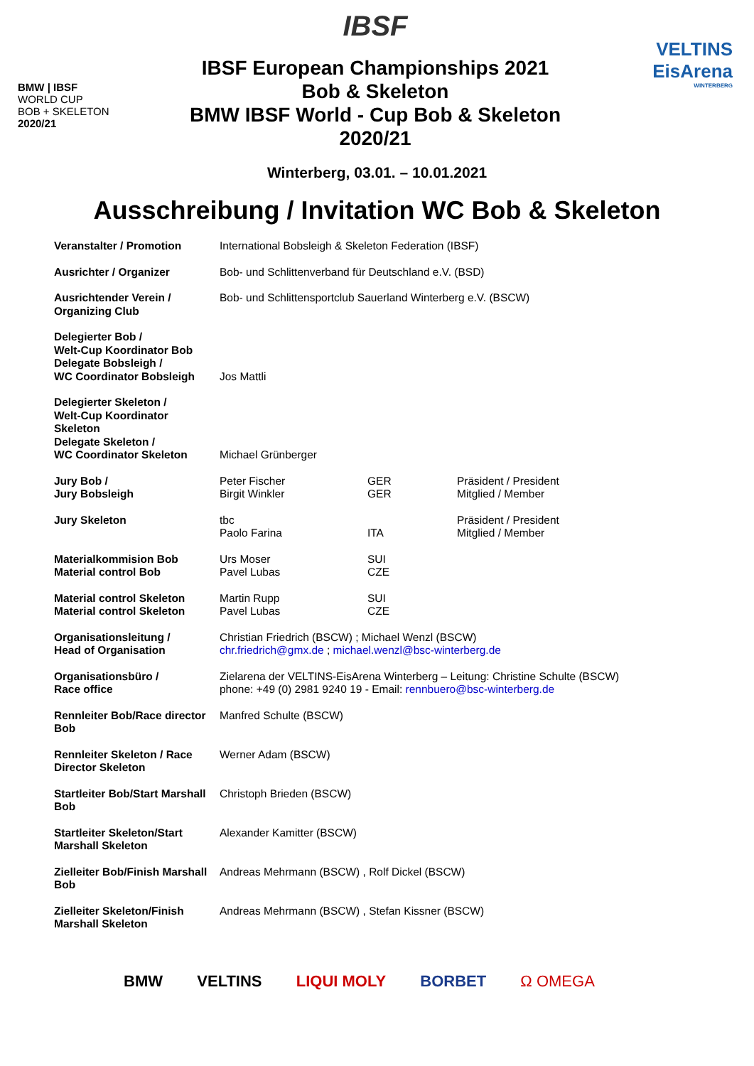BMW | IBSF
WORLD CUP
BOB + SKELETON
2020/21
IBSF
IBSF European Championships 2021
Bob & Skeleton
BMW IBSF World - Cup Bob & Skeleton
2020/21
VELTINS
EisArena
WINTERBERG
Winterberg, 03.01. – 10.01.2021
Ausschreibung / Invitation WC Bob & Skeleton
| Veranstalter / Promotion | International Bobsleigh & Skeleton Federation (IBSF) | | |
| Ausrichter / Organizer | Bob- und Schlittenverband für Deutschland e.V. (BSD) | | |
| Ausrichtender Verein / Organizing Club | Bob- und Schlittensportclub Sauerland Winterberg e.V. (BSCW) | | |
| Delegierter Bob / Welt-Cup Koordinator Bob Delegate Bobsleigh / WC Coordinator Bobsleigh | Jos Mattli | | |
| Delegierter Skeleton / Welt-Cup Koordinator Skeleton Delegate Skeleton / WC Coordinator Skeleton | Michael Grünberger | | |
| Jury Bob / Jury Bobsleigh | Peter Fischer Birgit Winkler | GER GER | Präsident / President Mitglied / Member |
| Jury Skeleton | tbc Paolo Farina | ITA | Präsident / President Mitglied / Member |
| Materialkommision Bob Material control Bob | Urs Moser Pavel Lubas | SUI CZE | |
| Material control Skeleton Material control Skeleton | Martin Rupp Pavel Lubas | SUI CZE | |
| Organisationsleitung / Head of Organisation | Christian Friedrich (BSCW) ; Michael Wenzl (BSCW) chr.friedrich@gmx.de ; michael.wenzl@bsc-winterberg.de | | |
| Organisationsbüro / Race office | Zielarena der VELTINS-EisArena Winterberg – Leitung: Christine Schulte (BSCW) phone: +49 (0) 2981 9240 19 - Email: rennbuero@bsc-winterberg.de | | |
| Rennleiter Bob/Race director Bob | Manfred Schulte (BSCW) | | |
| Rennleiter Skeleton / Race Director Skeleton | Werner Adam (BSCW) | | |
| Startleiter Bob/Start Marshall Bob | Christoph Brieden (BSCW) | | |
| Startleiter Skeleton/Start Marshall Skeleton | Alexander Kamitter (BSCW) | | |
| Zielleiter Bob/Finish Marshall Bob | Andreas Mehrmann (BSCW) , Rolf Dickel (BSCW) | | |
| Zielleiter Skeleton/Finish Marshall Skeleton | Andreas Mehrmann (BSCW) , Stefan Kissner (BSCW) | | |
BMW VELTINS LIQUI MOLY BORBET Ω OMEGA